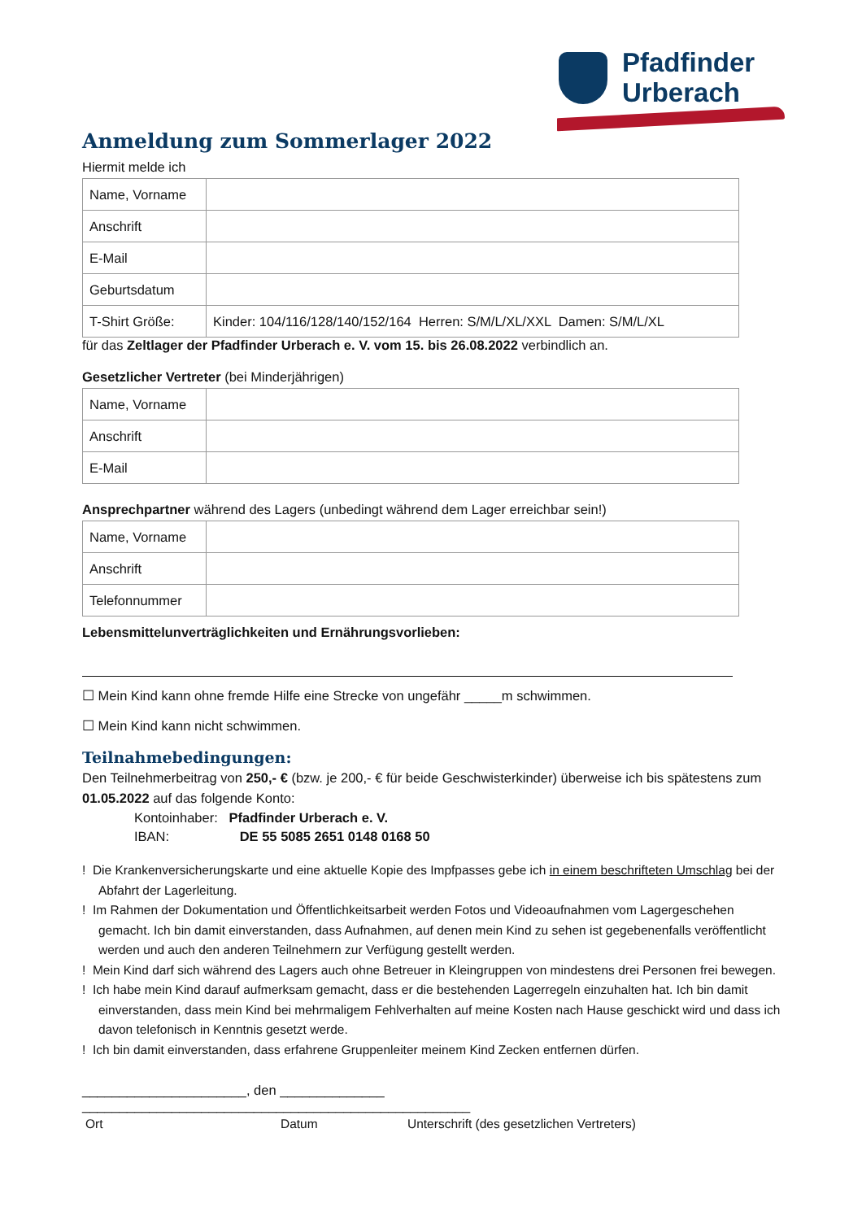Pfadfinder
Urberach
Anmeldung zum Sommerlager 2022
Hiermit melde ich
| Name, Vorname | |
| Anschrift | |
| E-Mail | |
| Geburtsdatum | |
| T-Shirt Größe: | Kinder: 104/116/128/140/152/164 Herren: S/M/L/XL/XXL Damen: S/M/L/XL |
für das Zeltlager der Pfadfinder Urberach e. V. vom 15. bis 26.08.2022 verbindlich an.
Gesetzlicher Vertreter (bei Minderjährigen)
| Name, Vorname | |
| Anschrift | |
| E-Mail | |
Ansprechpartner während des Lagers (unbedingt während dem Lager erreichbar sein!)
| Name, Vorname | |
| Anschrift | |
| Telefonnummer | |
Lebensmittelunverträglichkeiten und Ernährungsvorlieben:
☐ Mein Kind kann ohne fremde Hilfe eine Strecke von ungefähr _____m schwimmen.
☐ Mein Kind kann nicht schwimmen.
Teilnahmebedingungen:
Den Teilnehmerbeitrag von 250,- € (bzw. je 200,- € für beide Geschwisterkinder) überweise ich bis spätestens zum 01.05.2022 auf das folgende Konto:
Kontoinhaber: Pfadfinder Urberach e. V.
IBAN: DE 55 5085 2651 0148 0168 50
! Die Krankenversicherungskarte und eine aktuelle Kopie des Impfpasses gebe ich in einem beschrifteten Umschlag bei der Abfahrt der Lagerleitung.
! Im Rahmen der Dokumentation und Öffentlichkeitsarbeit werden Fotos und Videoaufnahmen vom Lagergeschehen gemacht. Ich bin damit einverstanden, dass Aufnahmen, auf denen mein Kind zu sehen ist gegebenenfalls veröffentlicht werden und auch den anderen Teilnehmern zur Verfügung gestellt werden.
! Mein Kind darf sich während des Lagers auch ohne Betreuer in Kleingruppen von mindestens drei Personen frei bewegen.
! Ich habe mein Kind darauf aufmerksam gemacht, dass er die bestehenden Lagerregeln einzuhalten hat. Ich bin damit einverstanden, dass mein Kind bei mehrmaligem Fehlverhalten auf meine Kosten nach Hause geschickt wird und dass ich davon telefonisch in Kenntnis gesetzt werde.
! Ich bin damit einverstanden, dass erfahrene Gruppenleiter meinem Kind Zecken entfernen dürfen.
______________________, den ______________ ____________________________________________________
Ort Datum Unterschrift (des gesetzlichen Vertreters)